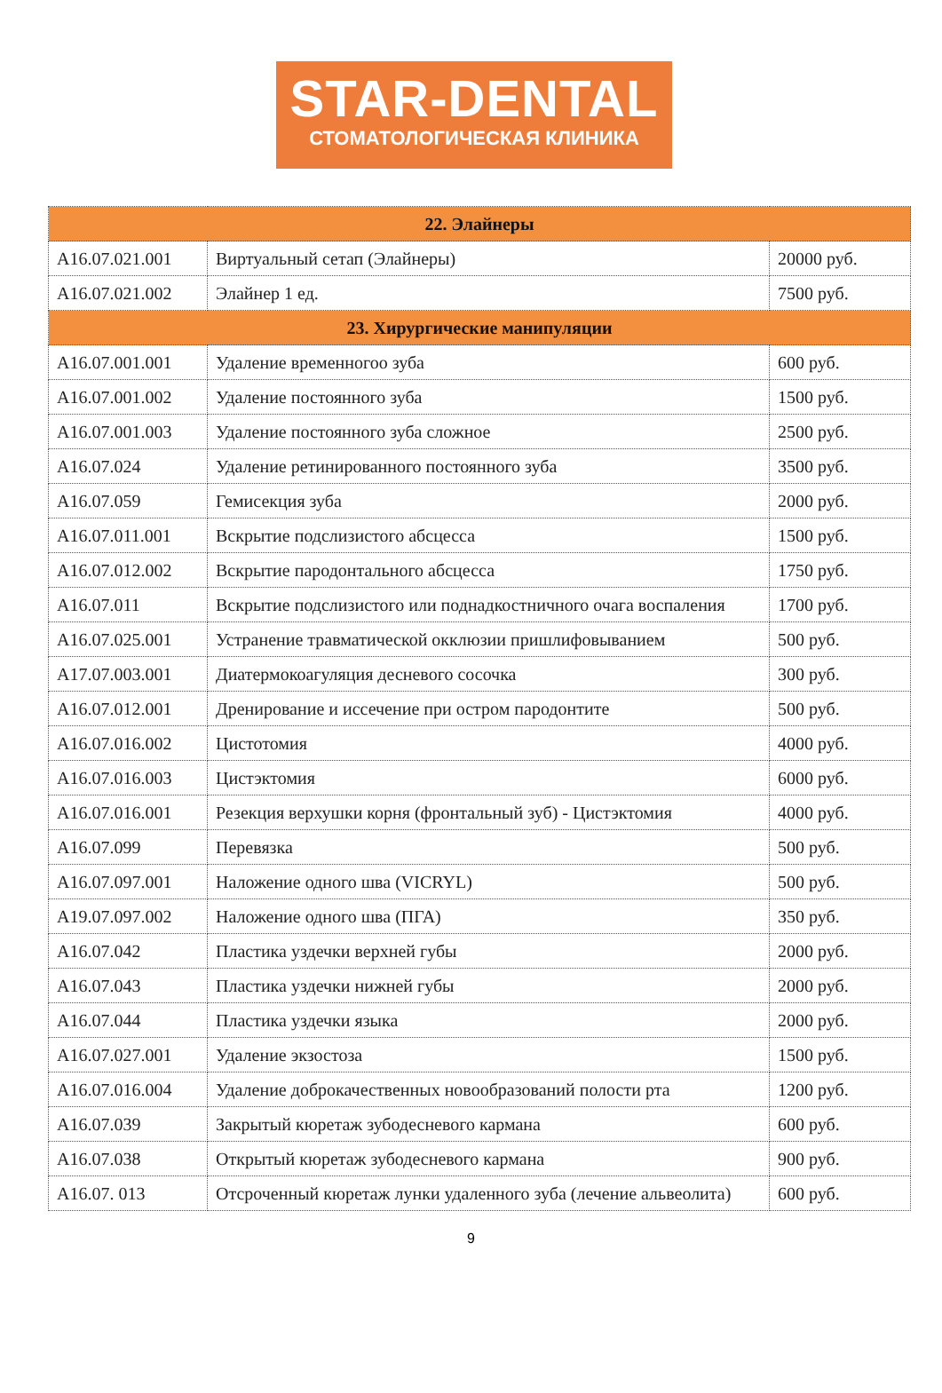STAR-DENTAL
СТОМАТОЛОГИЧЕСКАЯ КЛИНИКА
| 22. Элайнеры | | |
| A16.07.021.001 | Виртуальный сетап (Элайнеры) | 20000 руб. |
| A16.07.021.002 | Элайнер 1 ед. | 7500 руб. |
| 23. Хирургические манипуляции | | |
| A16.07.001.001 | Удаление временногоо зуба | 600 руб. |
| A16.07.001.002 | Удаление постоянного зуба | 1500 руб. |
| A16.07.001.003 | Удаление постоянного зуба сложное | 2500 руб. |
| A16.07.024 | Удаление ретинированного постоянного зуба | 3500 руб. |
| A16.07.059 | Гемисекция зуба | 2000 руб. |
| A16.07.011.001 | Вскрытие подслизистого абсцесса | 1500 руб. |
| A16.07.012.002 | Вскрытие пародонтального абсцесса | 1750 руб. |
| A16.07.011 | Вскрытие подслизистого или поднадкостничного очага воспаления | 1700 руб. |
| A16.07.025.001 | Устранение травматической окклюзии пришлифовыванием | 500 руб. |
| A17.07.003.001 | Диатермокоагуляция десневого сосочка | 300 руб. |
| A16.07.012.001 | Дренирование и иссечение при остром пародонтите | 500 руб. |
| A16.07.016.002 | Цистотомия | 4000 руб. |
| A16.07.016.003 | Цистэктомия | 6000 руб. |
| A16.07.016.001 | Резекция верхушки корня (фронтальный зуб) - Цистэктомия | 4000 руб. |
| A16.07.099 | Перевязка | 500 руб. |
| A16.07.097.001 | Наложение одного шва (VICRYL) | 500 руб. |
| A19.07.097.002 | Наложение одного шва (ПГА) | 350 руб. |
| A16.07.042 | Пластика уздечки верхней губы | 2000 руб. |
| A16.07.043 | Пластика уздечки нижней губы | 2000 руб. |
| A16.07.044 | Пластика уздечки языка | 2000 руб. |
| A16.07.027.001 | Удаление экзостоза | 1500 руб. |
| A16.07.016.004 | Удаление доброкачественных новообразований полости рта | 1200 руб. |
| A16.07.039 | Закрытый кюретаж зубодесневого кармана | 600 руб. |
| A16.07.038 | Открытый кюретаж зубодесневого кармана | 900 руб. |
| A16.07. 013 | Отсроченный кюретаж лунки удаленного зуба (лечение альвеолита) | 600 руб. |
9